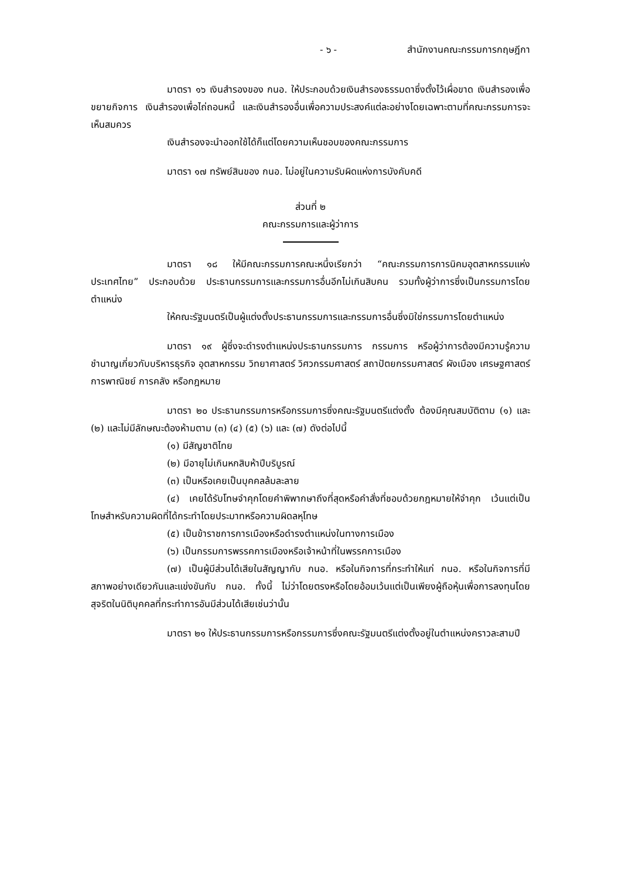- ๖ - สำนักงานคณะกรรมการกฤษฎีกา
มาตรา ๑๖ เงินสำรองของ กนอ. ให้ประกอบด้วยเงินสำรองธรรมดาซึ่งตั้งไว้เผื่อขาด เงินสำรองเพื่อขยายกิจการ เงินสำรองเพื่อไถ่ถอนหนี้ และเงินสำรองอื่นเพื่อความประสงค์แต่ละอย่างโดยเฉพาะตามที่คณะกรรมการจะเห็นสมควร
เงินสำรองจะนำออกใช้ได้ก็แต่โดยความเห็นชอบของคณะกรรมการ
มาตรา ๑๗ ทรัพย์สินของ กนอ. ไม่อยู่ในความรับผิดแห่งการบังคับคดี
ส่วนที่ ๒
คณะกรรมการและผู้ว่าการ
มาตรา ๑๘ ให้มีคณะกรรมการคณะหนึ่งเรียกว่า “คณะกรรมการการนิคมอุตสาหกรรมแห่งประเทศไทย” ประกอบด้วย ประธานกรรมการและกรรมการอื่นอีกไม่เกินสิบคน รวมทั้งผู้ว่าการซึ่งเป็นกรรมการโดยตำแหน่ง
ให้คณะรัฐมนตรีเป็นผู้แต่งตั้งประธานกรรมการและกรรมการอื่นซึ่งมิใช่กรรมการโดยตำแหน่ง
มาตรา ๑๙ ผู้ซึ่งจะดำรงตำแหน่งประธานกรรมการ กรรมการ หรือผู้ว่าการต้องมีความรู้ความชำนาญเกี่ยวกับบริหารธุรกิจ อุตสาหกรรม วิทยาศาสตร์ วิศวกรรมศาสตร์ สถาปัตยกรรมศาสตร์ ผังเมือง เศรษฐศาสตร์ การพาณิชย์ การคลัง หรือกฎหมาย
มาตรา ๒๐ ประธานกรรมการหรือกรรมการซึ่งคณะรัฐมนตรีแต่งตั้ง ต้องมีคุณสมบัติตาม (๑) และ (๒) และไม่มีลักษณะต้องห้ามตาม (๓) (๔) (๕) (๖) และ (๗) ดังต่อไปนี้
(๑) มีสัญชาติไทย
(๒) มีอายุไม่เกินหกสิบห้าปีบริบูรณ์
(๓) เป็นหรือเคยเป็นบุคคลล้มละลาย
(๔) เคยได้รับโทษจำคุกโดยคำพิพากษาถึงที่สุดหรือคำสั่งที่ชอบด้วยกฎหมายให้จำคุก เว้นแต่เป็นโทษสำหรับความผิดที่ได้กระทำโดยประมาทหรือความผิดลหุโทษ
(๕) เป็นข้าราชการการเมืองหรือดำรงตำแหน่งในทางการเมือง
(๖) เป็นกรรมการพรรคการเมืองหรือเจ้าหน้าที่ในพรรคการเมือง
(๗) เป็นผู้มีส่วนได้เสียในสัญญากับ กนอ. หรือในกิจการที่กระทำให้แก่ กนอ. หรือในกิจการที่มีสภาพอย่างเดียวกันและแข่งขันกับ กนอ. ทั้งนี้ ไม่ว่าโดยตรงหรือโดยอ้อมเว้นแต่เป็นเพียงผู้ถือหุ้นเพื่อการลงทุนโดยสุจริตในนิติบุคคลที่กระทำการอันมีส่วนได้เสียเช่นว่านั้น
มาตรา ๒๑ ให้ประธานกรรมการหรือกรรมการซึ่งคณะรัฐมนตรีแต่งตั้งอยู่ในตำแหน่งคราวละสามปี